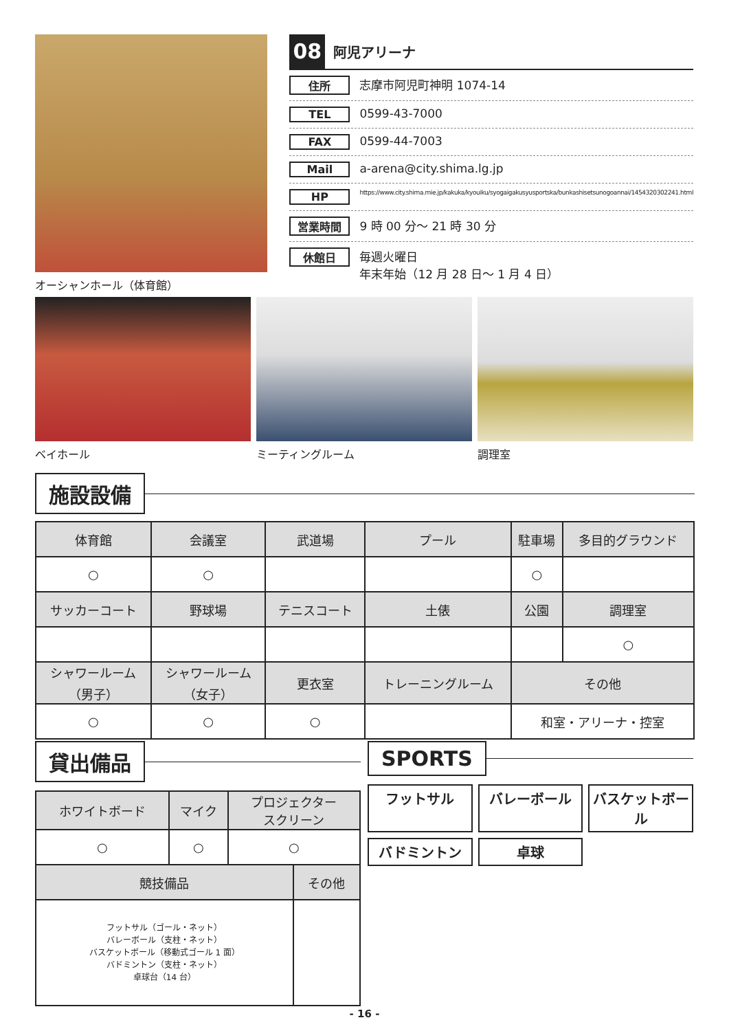オーシャンホール（体育館）
08
阿児アリーナ
住所 志摩市阿児町神明 1074-14
TEL 0599-43-7000
FAX 0599-44-7003
Mail a-arena@city.shima.lg.jp
HP
https://www.city.shima.mie.jp/kakuka/kyouiku/syogaigakusyusportska/bunkashisetsunogoannai/1454320302241.html
営業時間 9 時 00 分～ 21 時 30 分
休館日 毎週火曜日
年末年始（12 月 28 日～ 1 月 4 日）
ベイホール ミーティングルーム 調理室
施設設備
| 体育館 | 会議室 | 武道場 | プール | 駐車場 | 多目的グラウンド |
| --- | --- | --- | --- | --- | --- |
| ○ | ○ | | | ○ | |
| サッカーコート | 野球場 | テニスコート | 土俵 | 公園 | 調理室 |
| | | | | | ○ |
| シャワールーム （男子） | シャワールーム （女子） | 更衣室 | トレーニングルーム | その他 | |
| ○ | ○ | ○ | | 和室・アリーナ・控室 | |
貸出備品
| ホワイトボード | マイク | プロジェクター スクリーン |
| --- | --- | --- |
| ○ | ○ | ○ |
| 競技備品 | その他 |
| --- | --- |
| フットサル（ゴール・ネット） バレーボール（支柱・ネット） バスケットボール（移動式ゴール 1 面） バドミントン（支柱・ネット） 卓球台（14 台） | |
SPORTS
フットサル
バレーボール
バスケットボール
バドミントン
卓球
- 16 -